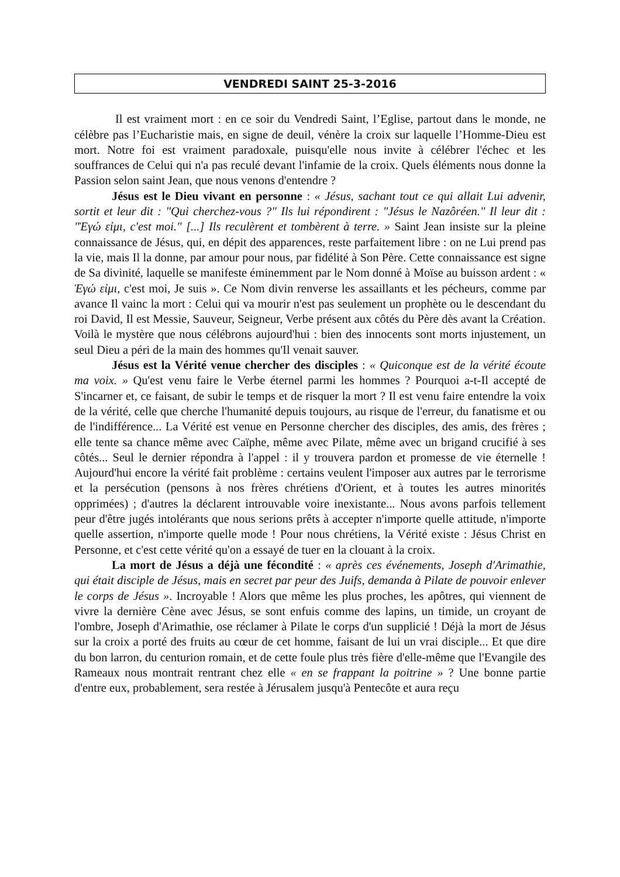VENDREDI SAINT 25-3-2016
Il est vraiment mort : en ce soir du Vendredi Saint, l’Eglise, partout dans le monde, ne célèbre pas l’Eucharistie mais, en signe de deuil, vénère la croix sur laquelle l’Homme-Dieu est mort. Notre foi est vraiment paradoxale, puisqu'elle nous invite à célébrer l'échec et les souffrances de Celui qui n'a pas reculé devant l'infamie de la croix. Quels éléments nous donne la Passion selon saint Jean, que nous venons d'entendre ?
Jésus est le Dieu vivant en personne : « Jésus, sachant tout ce qui allait Lui advenir, sortit et leur dit : "Qui cherchez-vous ?" Ils lui répondirent : "Jésus le Nazôréen." Il leur dit : "Ἐγώ εἰμι, c'est moi." [...] Ils reculèrent et tombèrent à terre. » Saint Jean insiste sur la pleine connaissance de Jésus, qui, en dépit des apparences, reste parfaitement libre : on ne Lui prend pas la vie, mais Il la donne, par amour pour nous, par fidélité à Son Père. Cette connaissance est signe de Sa divinité, laquelle se manifeste éminemment par le Nom donné à Moïse au buisson ardent : « Ἐγώ εἰμι, c'est moi, Je suis ». Ce Nom divin renverse les assaillants et les pécheurs, comme par avance Il vainc la mort : Celui qui va mourir n'est pas seulement un prophète ou le descendant du roi David, Il est Messie, Sauveur, Seigneur, Verbe présent aux côtés du Père dès avant la Création. Voilà le mystère que nous célébrons aujourd'hui : bien des innocents sont morts injustement, un seul Dieu a péri de la main des hommes qu'Il venait sauver.
Jésus est la Vérité venue chercher des disciples : « Quiconque est de la vérité écoute ma voix. » Qu'est venu faire le Verbe éternel parmi les hommes ? Pourquoi a-t-Il accepté de S'incarner et, ce faisant, de subir le temps et de risquer la mort ? Il est venu faire entendre la voix de la vérité, celle que cherche l'humanité depuis toujours, au risque de l'erreur, du fanatisme et ou de l'indifférence... La Vérité est venue en Personne chercher des disciples, des amis, des frères ; elle tente sa chance même avec Caïphe, même avec Pilate, même avec un brigand crucifié à ses côtés... Seul le dernier répondra à l'appel : il y trouvera pardon et promesse de vie éternelle ! Aujourd'hui encore la vérité fait problème : certains veulent l'imposer aux autres par le terrorisme et la persécution (pensons à nos frères chrétiens d'Orient, et à toutes les autres minorités opprimées) ; d'autres la déclarent introuvable voire inexistante... Nous avons parfois tellement peur d'être jugés intolérants que nous serions prêts à accepter n'importe quelle attitude, n'importe quelle assertion, n'importe quelle mode ! Pour nous chrétiens, la Vérité existe : Jésus Christ en Personne, et c'est cette vérité qu'on a essayé de tuer en la clouant à la croix.
La mort de Jésus a déjà une fécondité : « après ces événements, Joseph d'Arimathie, qui était disciple de Jésus, mais en secret par peur des Juifs, demanda à Pilate de pouvoir enlever le corps de Jésus ». Incroyable ! Alors que même les plus proches, les apôtres, qui viennent de vivre la dernière Cène avec Jésus, se sont enfuis comme des lapins, un timide, un croyant de l'ombre, Joseph d'Arimathie, ose réclamer à Pilate le corps d'un supplicié ! Déjà la mort de Jésus sur la croix a porté des fruits au cœur de cet homme, faisant de lui un vrai disciple... Et que dire du bon larron, du centurion romain, et de cette foule plus très fière d'elle-même que l'Evangile des Rameaux nous montrait rentrant chez elle « en se frappant la poitrine » ? Une bonne partie d'entre eux, probablement, sera restée à Jérusalem jusqu'à Pentecôte et aura reçu